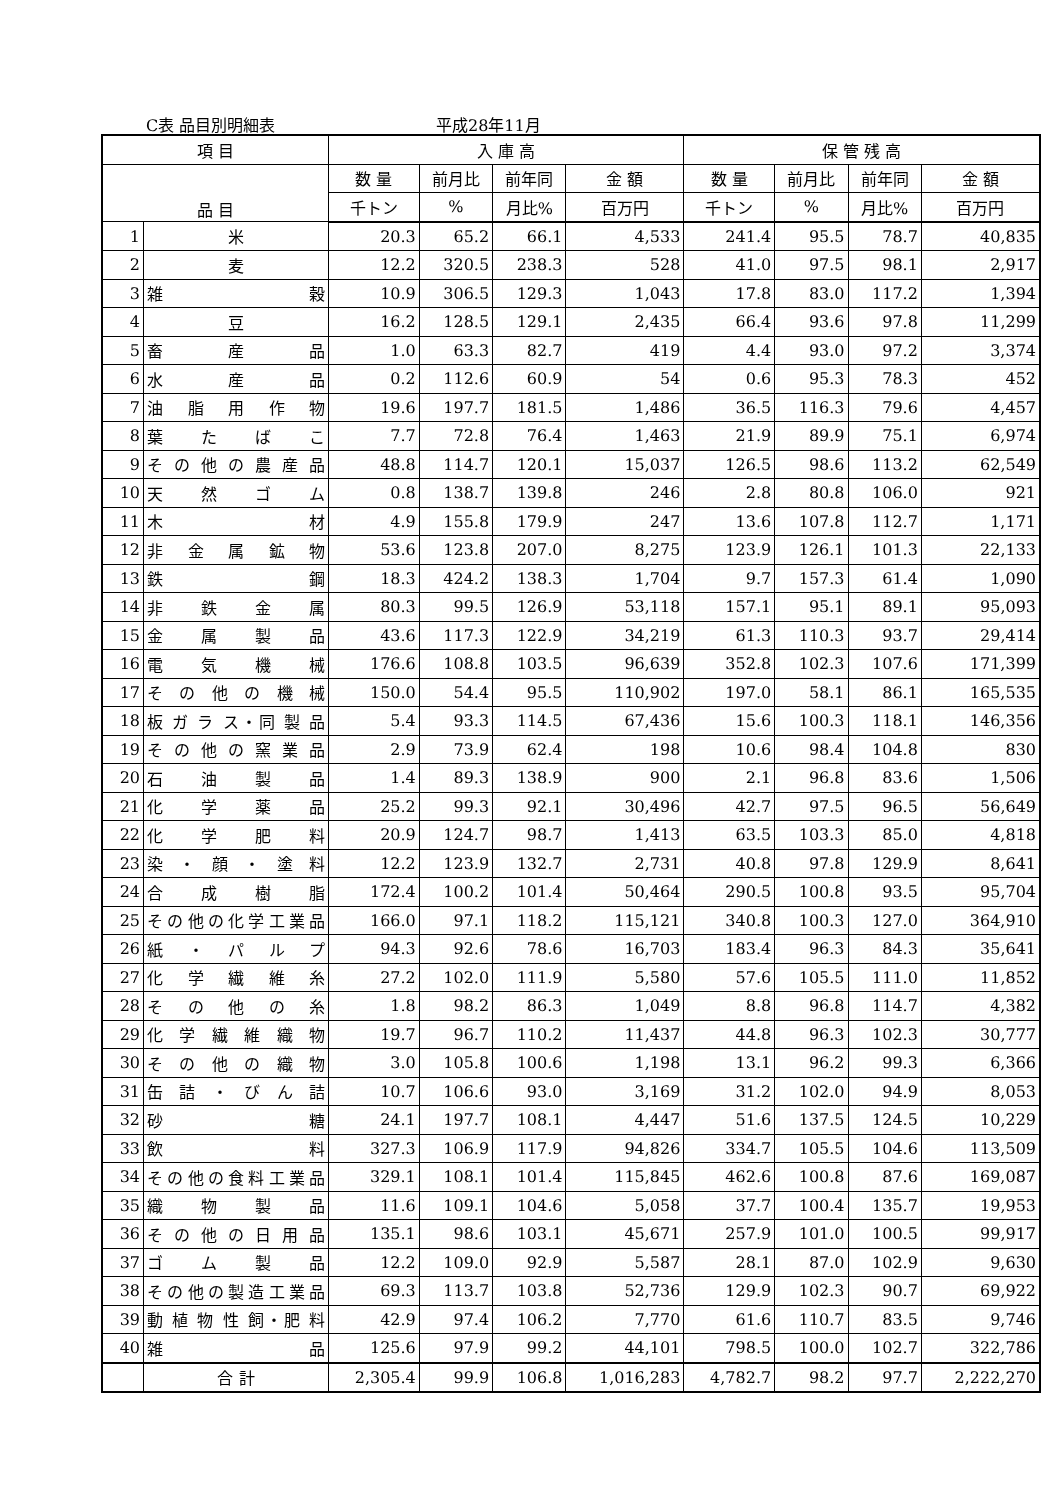C表 品目別明細表 平成28年11月
| 項 目 | | 入 庫 高 | | | | 保 管 残 高 | | | |
| --- | --- | --- | --- | --- | --- | --- | --- | --- | --- |
| 品 目 | | 数 量 | 前月比 | 前年同 | 金 額 | 数 量 | 前月比 | 前年同 | 金 額 |
| | | 千トン | % | 月比% | 百万円 | 千トン | % | 月比% | 百万円 |
| 1 | 米 | 20.3 | 65.2 | 66.1 | 4,533 | 241.4 | 95.5 | 78.7 | 40,835 |
| 2 | 麦 | 12.2 | 320.5 | 238.3 | 528 | 41.0 | 97.5 | 98.1 | 2,917 |
| 3 | 雑 穀 | 10.9 | 306.5 | 129.3 | 1,043 | 17.8 | 83.0 | 117.2 | 1,394 |
| 4 | 豆 | 16.2 | 128.5 | 129.1 | 2,435 | 66.4 | 93.6 | 97.8 | 11,299 |
| 5 | 畜 産 品 | 1.0 | 63.3 | 82.7 | 419 | 4.4 | 93.0 | 97.2 | 3,374 |
| 6 | 水 産 品 | 0.2 | 112.6 | 60.9 | 54 | 0.6 | 95.3 | 78.3 | 452 |
| 7 | 油 脂 用 作 物 | 19.6 | 197.7 | 181.5 | 1,486 | 36.5 | 116.3 | 79.6 | 4,457 |
| 8 | 葉 た ば こ | 7.7 | 72.8 | 76.4 | 1,463 | 21.9 | 89.9 | 75.1 | 6,974 |
| 9 | そ の 他 の 農 産 品 | 48.8 | 114.7 | 120.1 | 15,037 | 126.5 | 98.6 | 113.2 | 62,549 |
| 10 | 天 然 ゴ ム | 0.8 | 138.7 | 139.8 | 246 | 2.8 | 80.8 | 106.0 | 921 |
| 11 | 木 材 | 4.9 | 155.8 | 179.9 | 247 | 13.6 | 107.8 | 112.7 | 1,171 |
| 12 | 非 金 属 鉱 物 | 53.6 | 123.8 | 207.0 | 8,275 | 123.9 | 126.1 | 101.3 | 22,133 |
| 13 | 鉄 鋼 | 18.3 | 424.2 | 138.3 | 1,704 | 9.7 | 157.3 | 61.4 | 1,090 |
| 14 | 非 鉄 金 属 | 80.3 | 99.5 | 126.9 | 53,118 | 157.1 | 95.1 | 89.1 | 95,093 |
| 15 | 金 属 製 品 | 43.6 | 117.3 | 122.9 | 34,219 | 61.3 | 110.3 | 93.7 | 29,414 |
| 16 | 電 気 機 械 | 176.6 | 108.8 | 103.5 | 96,639 | 352.8 | 102.3 | 107.6 | 171,399 |
| 17 | そ の 他 の 機 械 | 150.0 | 54.4 | 95.5 | 110,902 | 197.0 | 58.1 | 86.1 | 165,535 |
| 18 | 板 ガ ラ ス・同 製 品 | 5.4 | 93.3 | 114.5 | 67,436 | 15.6 | 100.3 | 118.1 | 146,356 |
| 19 | そ の 他 の 窯 業 品 | 2.9 | 73.9 | 62.4 | 198 | 10.6 | 98.4 | 104.8 | 830 |
| 20 | 石 油 製 品 | 1.4 | 89.3 | 138.9 | 900 | 2.1 | 96.8 | 83.6 | 1,506 |
| 21 | 化 学 薬 品 | 25.2 | 99.3 | 92.1 | 30,496 | 42.7 | 97.5 | 96.5 | 56,649 |
| 22 | 化 学 肥 料 | 20.9 | 124.7 | 98.7 | 1,413 | 63.5 | 103.3 | 85.0 | 4,818 |
| 23 | 染 ・ 顔 ・ 塗 料 | 12.2 | 123.9 | 132.7 | 2,731 | 40.8 | 97.8 | 129.9 | 8,641 |
| 24 | 合 成 樹 脂 | 172.4 | 100.2 | 101.4 | 50,464 | 290.5 | 100.8 | 93.5 | 95,704 |
| 25 | その他の化学工業品 | 166.0 | 97.1 | 118.2 | 115,121 | 340.8 | 100.3 | 127.0 | 364,910 |
| 26 | 紙 ・ パ ル プ | 94.3 | 92.6 | 78.6 | 16,703 | 183.4 | 96.3 | 84.3 | 35,641 |
| 27 | 化 学 繊 維 糸 | 27.2 | 102.0 | 111.9 | 5,580 | 57.6 | 105.5 | 111.0 | 11,852 |
| 28 | そ の 他 の 糸 | 1.8 | 98.2 | 86.3 | 1,049 | 8.8 | 96.8 | 114.7 | 4,382 |
| 29 | 化 学 繊 維 織 物 | 19.7 | 96.7 | 110.2 | 11,437 | 44.8 | 96.3 | 102.3 | 30,777 |
| 30 | そ の 他 の 織 物 | 3.0 | 105.8 | 100.6 | 1,198 | 13.1 | 96.2 | 99.3 | 6,366 |
| 31 | 缶 詰 ・ び ん 詰 | 10.7 | 106.6 | 93.0 | 3,169 | 31.2 | 102.0 | 94.9 | 8,053 |
| 32 | 砂 糖 | 24.1 | 197.7 | 108.1 | 4,447 | 51.6 | 137.5 | 124.5 | 10,229 |
| 33 | 飲 料 | 327.3 | 106.9 | 117.9 | 94,826 | 334.7 | 105.5 | 104.6 | 113,509 |
| 34 | その他の食料工業品 | 329.1 | 108.1 | 101.4 | 115,845 | 462.6 | 100.8 | 87.6 | 169,087 |
| 35 | 織 物 製 品 | 11.6 | 109.1 | 104.6 | 5,058 | 37.7 | 100.4 | 135.7 | 19,953 |
| 36 | そ の 他 の 日 用 品 | 135.1 | 98.6 | 103.1 | 45,671 | 257.9 | 101.0 | 100.5 | 99,917 |
| 37 | ゴ ム 製 品 | 12.2 | 109.0 | 92.9 | 5,587 | 28.1 | 87.0 | 102.9 | 9,630 |
| 38 | その他の製造工業品 | 69.3 | 113.7 | 103.8 | 52,736 | 129.9 | 102.3 | 90.7 | 69,922 |
| 39 | 動 植 物 性 飼・肥 料 | 42.9 | 97.4 | 106.2 | 7,770 | 61.6 | 110.7 | 83.5 | 9,746 |
| 40 | 雑 品 | 125.6 | 97.9 | 99.2 | 44,101 | 798.5 | 100.0 | 102.7 | 322,786 |
| | 合 計 | 2,305.4 | 99.9 | 106.8 | 1,016,283 | 4,782.7 | 98.2 | 97.7 | 2,222,270 |